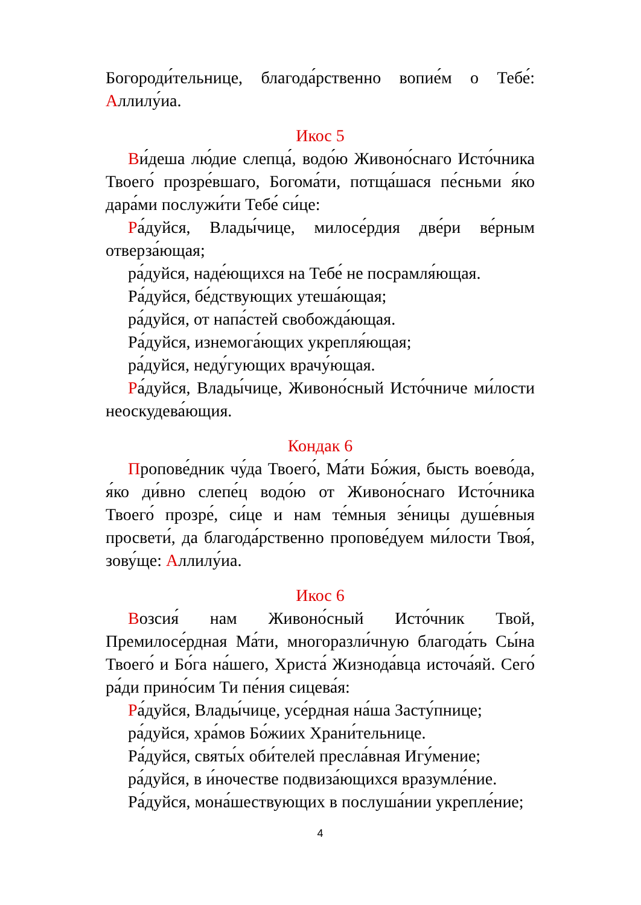Богороди́тельнице, благода́рственно вопие́м о Тебе́: Аллилу́иа.
Икос 5
Ви́деша лю́дие слепца́, водо́ю Живоно́снаго Исто́чника Твоего́ прозре́вшаго, Богома́ти, потща́шася пе́сньми я́ко дара́ми послужи́ти Тебе́ си́це:
Ра́дуйся, Влады́чице, милосе́рдия две́ри ве́рным отверза́ющая;
ра́дуйся, наде́ющихся на Тебе́ не посрамля́ющая.
Ра́дуйся, бе́дствующих утеша́ющая;
ра́дуйся, от напа́стей свобожда́ющая.
Ра́дуйся, изнемога́ющих укрепля́ющая;
ра́дуйся, неду́гующих врачу́ющая.
Ра́дуйся, Влады́чице, Живоно́сный Исто́чниче ми́лости неоскудева́ющия.
Кондак 6
Пропове́дник чу́да Твоего́, Ма́ти Бо́жия, бысть воево́да, я́ко ди́вно слепе́ц водо́ю от Живоно́снаго Исто́чника Твоего́ прозре́, си́це и нам те́мныя зе́ницы душе́вныя просвети́, да благода́рственно пропове́дуем ми́лости Твоя́, зову́ще: Аллилу́иа.
Икос 6
Возсия́ нам Живоно́сный Исто́чник Твой, Премилосе́рдная Ма́ти, многоразли́чную благода́ть Сы́на Твоего́ и Бо́га на́шего, Христа́ Жизнода́вца источа́яй. Сего́ ра́ди прино́сим Ти пе́ния сицева́я:
Ра́дуйся, Влады́чице, усе́рдная на́ша Засту́пнице;
ра́дуйся, хра́мов Бо́жиих Храни́тельнице.
Ра́дуйся, святы́х оби́телей пресла́вная Игу́мение;
ра́дуйся, в и́ночестве подвиза́ющихся вразумле́ние.
Ра́дуйся, мона́шествующих в послуша́нии укрепле́ние;
4